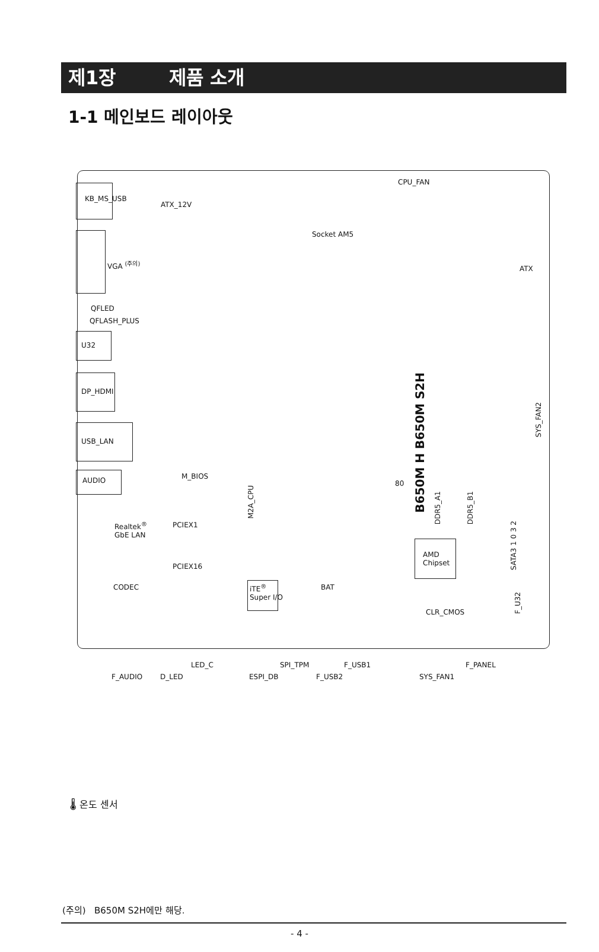제1장 제품 소개
1-1 메인보드 레이아웃
KB_MS_USB
ATX_12V
CPU_FAN
Socket AM5
VGA <sup>(주의)</sup>
QFLED
QFLASH_PLUS
U32
DP_HDMI
USB_LAN
AUDIO
ATX
B650M H B650M S2H
SYS_FAN2
M_BIOS
M2A_CPU
80
DDR5_A1
DDR5_B1
SATA3 1 0 3 2
Realtek<sup>®</sup>
GbE LAN
PCIEX1
PCIEX16
AMD
Chipset
CODEC
iTE<sup>®</sup>
Super I/O
BAT
F_U32
CLR_CMOS
LED_C SPI_TPM F_USB1 F_PANEL
F_AUDIO D_LED ESPI_DB F_USB2 SYS_FAN1
🌡 온도 센서
(주의) B650M S2H에만 해당.
- 4 -